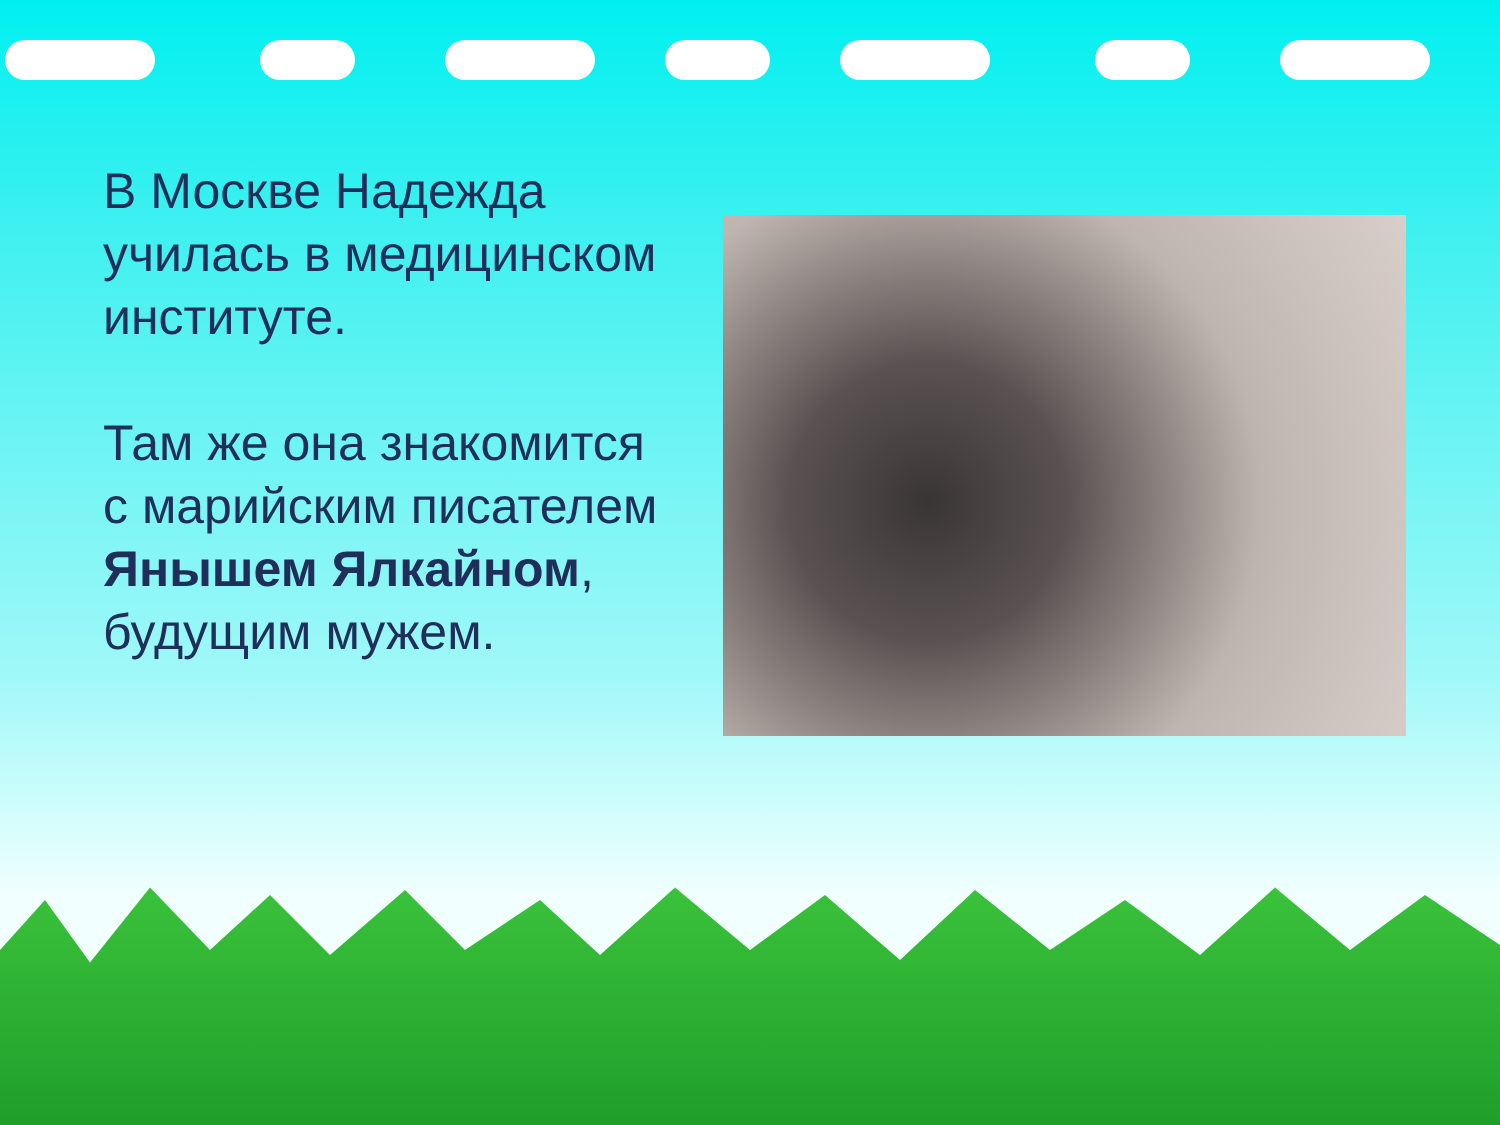В Москве Надежда училась в медицинском институте.
Там же она знакомится с марийским писателем Янышем Ялкайном, будущим мужем.